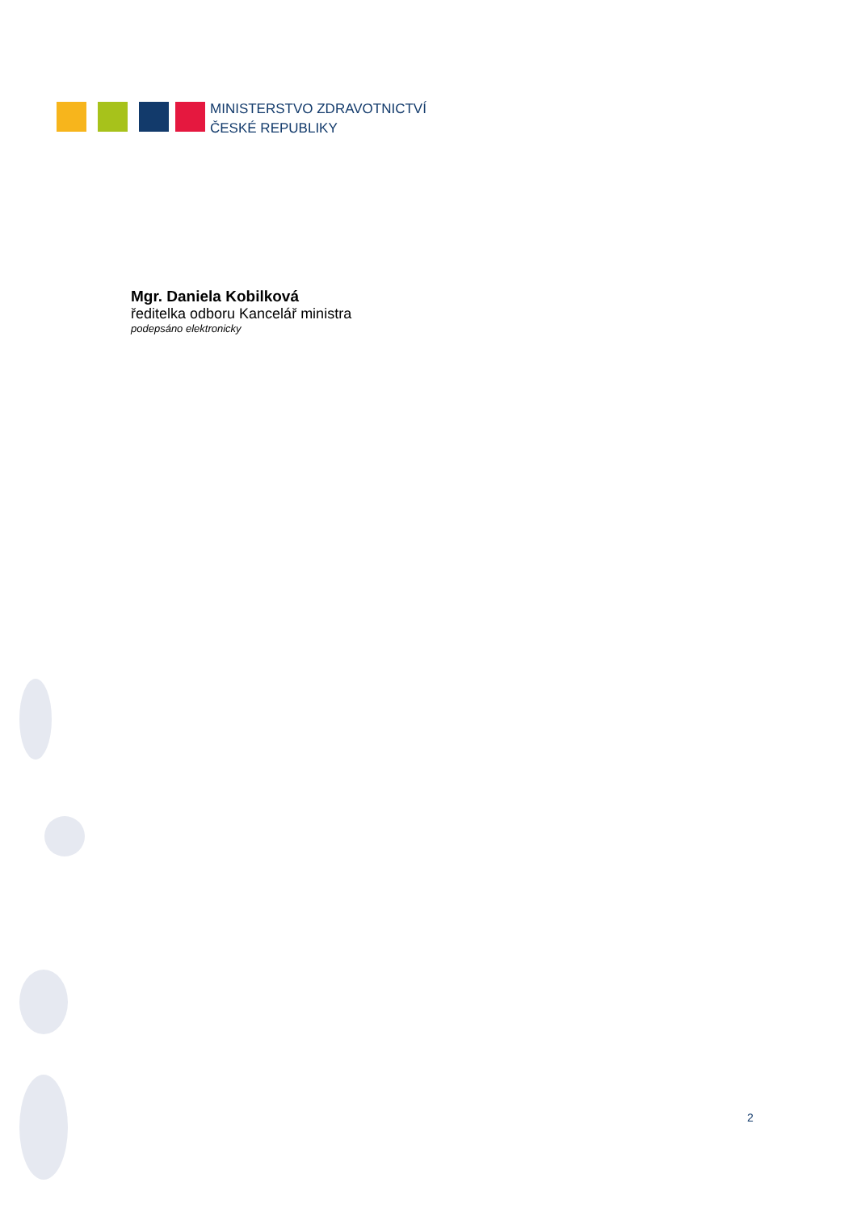MINISTERSTVO ZDRAVOTNICTVÍ
ČESKÉ REPUBLIKY
Mgr. Daniela Kobilková
ředitelka odboru Kancelář ministra
podepsáno elektronicky
2